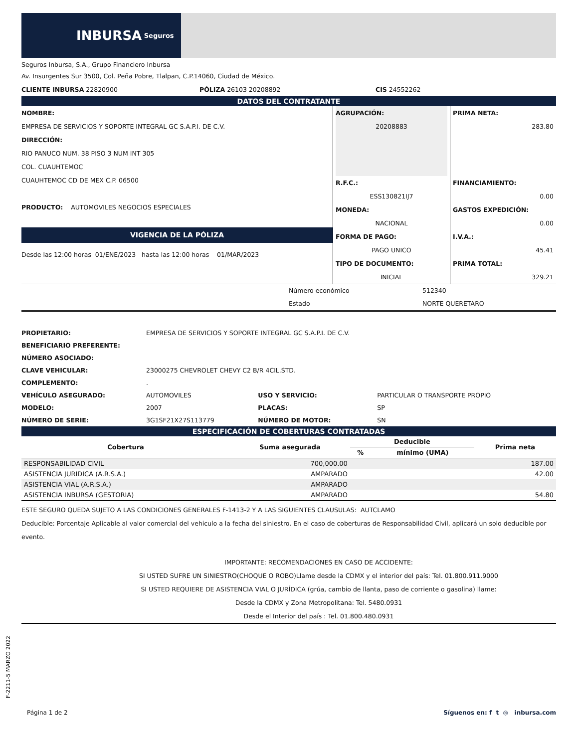INBURSA
Seguros
Seguros Inbursa, S.A., Grupo Financiero Inbursa
Av. Insurgentes Sur 3500, Col. Peña Pobre, Tlalpan, C.P.14060, Ciudad de México.
CLIENTE INBURSA 22820900 PÓLIZA 26103 20208892 CIS 24552262
DATOS DEL CONTRATANTE
NOMBRE:
EMPRESA DE SERVICIOS Y SOPORTE INTEGRAL GC S.A.P.I. DE C.V.
DIRECCIÓN:
RIO PANUCO NUM. 38 PISO 3 NUM INT 305
COL. CUAUHTEMOC
CUAUHTEMOC CD DE MEX C.P. 06500
PRODUCTO: AUTOMOVILES NEGOCIOS ESPECIALES
VIGENCIA DE LA PÓLIZA
Desde las 12:00 horas 01/ENE/2023 hasta las 12:00 horas 01/MAR/2023
AGRUPACIÓN:
20208883
R.F.C.:
ESS130821IJ7
MONEDA:
NACIONAL
FORMA DE PAGO:
PAGO UNICO
TIPO DE DOCUMENTO:
INICIAL
PRIMA NETA:
283.80
FINANCIAMIENTO:
0.00
GASTOS EXPEDICIÓN:
0.00
I.V.A.:
45.41
PRIMA TOTAL:
329.21
Número económico 512340
Estado NORTE QUERETARO
| PROPIETARIO: | EMPRESA DE SERVICIOS Y SOPORTE INTEGRAL GC S.A.P.I. DE C.V. | | |
| BENEFICIARIO PREFERENTE: | | | |
| NÚMERO ASOCIADO: | | | |
| CLAVE VEHICULAR: | 23000275 CHEVROLET CHEVY C2 B/R 4CIL.STD. | | |
| COMPLEMENTO: | . | | |
| VEHÍCULO ASEGURADO: | AUTOMOVILES | USO Y SERVICIO: | PARTICULAR O TRANSPORTE PROPIO |
| MODELO: | 2007 | PLACAS: | SP |
| NÚMERO DE SERIE: | 3G1SF21X27S113779 | NÚMERO DE MOTOR: | SN |
ESPECIFICACIÓN DE COBERTURAS CONTRATADAS
| Cobertura | Suma asegurada | Deducible | | Prima neta |
| --- | --- | --- | --- | --- |
| | | % | mínimo (UMA) | |
| RESPONSABILIDAD CIVIL | 700,000.00 | | | 187.00 |
| ASISTENCIA JURIDICA (A.R.S.A.) | AMPARADO | | | 42.00 |
| ASISTENCIA VIAL (A.R.S.A.) | AMPARADO | | | |
| ASISTENCIA INBURSA (GESTORIA) | AMPARADO | | | 54.80 |
ESTE SEGURO QUEDA SUJETO A LAS CONDICIONES GENERALES F-1413-2 Y A LAS SIGUIENTES CLAUSULAS: AUTCLAMO
Deducible: Porcentaje Aplicable al valor comercial del vehiculo a la fecha del siniestro. En el caso de coberturas de Responsabilidad Civil, aplicará un solo deducible por evento.
IMPORTANTE: RECOMENDACIONES EN CASO DE ACCIDENTE:
SI USTED SUFRE UN SINIESTRO(CHOQUE O ROBO)Llame desde la CDMX y el interior del país: Tel. 01.800.911.9000
SI USTED REQUIERE DE ASISTENCIA VIAL O JURÍDICA (grúa, cambio de llanta, paso de corriente o gasolina) llame:
Desde la CDMX y Zona Metropolitana: Tel. 5480.0931
Desde el Interior del país : Tel. 01.800.480.0931
F-2211-5 MARZO 2022
Página 1 de 2
Síguenos en: f t ◎ inbursa.com